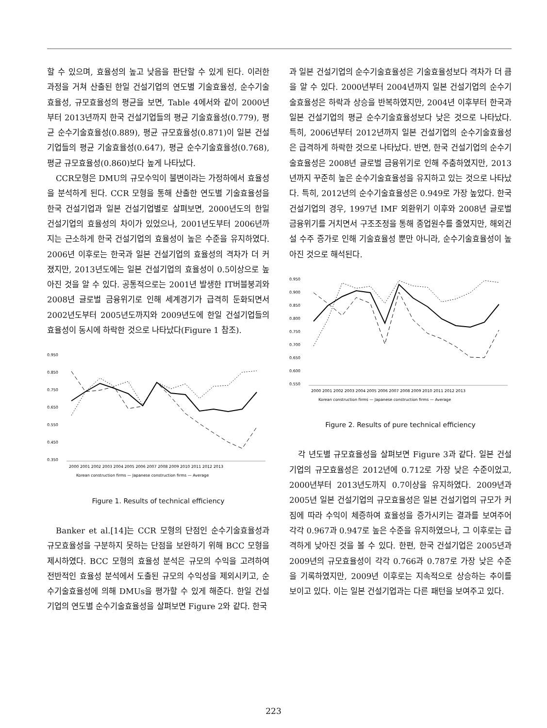할 수 있으며, 효율성의 높고 낮음을 판단할 수 있게 된다. 이러한 과정을 거쳐 산출된 한일 건설기업의 연도별 기술효율성, 순수기술효율성, 규모효율성의 평균을 보면, Table 4에서와 같이 2000년부터 2013년까지 한국 건설기업들의 평균 기술효율성(0.779), 평균 순수기술효율성(0.889), 평균 규모효율성(0.871)이 일본 건설기업들의 평균 기술효율성(0.647), 평균 순수기술효율성(0.768), 평균 규모효율성(0.860)보다 높게 나타났다.
CCR모형은 DMU의 규모수익이 불변이라는 가정하에서 효율성을 분석하게 된다. CCR 모형을 통해 산출한 연도별 기술효율성을 한국 건설기업과 일본 건설기업별로 살펴보면, 2000년도의 한일 건설기업의 효율성의 차이가 있었으나, 2001년도부터 2006년까지는 근소하게 한국 건설기업의 효율성이 높은 수준을 유지하였다. 2006년 이후로는 한국과 일본 건설기업의 효율성의 격차가 더 커졌지만, 2013년도에는 일본 건설기업의 효율성이 0.5이상으로 높아진 것을 알 수 있다. 공통적으로는 2001년 발생한 IT버블붕괴와 2008년 글로벌 금융위기로 인해 세계경기가 급격히 둔화되면서 2002년도부터 2005년도까지와 2009년도에 한일 건설기업들의 효율성이 동시에 하락한 것으로 나타났다(Figure 1 참조).
0.950
0.850
0.750
0.650
0.550
0.450
0.350
2000 2001 2002 2003 2004 2005 2006 2007 2008 2009 2010 2011 2012 2013
Korean construction firms — Japanese construction firms — Average
Figure 1. Results of technical efficiency
Banker et al.[14]는 CCR 모형의 단점인 순수기술효율성과 규모효율성을 구분하지 못하는 단점을 보완하기 위해 BCC 모형을 제시하였다. BCC 모형의 효율성 분석은 규모의 수익을 고려하여 전반적인 효율성 분석에서 도출된 규모의 수익성을 제외시키고, 순수기술효율성에 의해 DMUs을 평가할 수 있게 해준다. 한일 건설기업의 연도별 순수기술효율성을 살펴보면 Figure 2와 같다. 한국
과 일본 건설기업의 순수기술효율성은 기술효율성보다 격차가 더 큼을 알 수 있다. 2000년부터 2004년까지 일본 건설기업의 순수기술효율성은 하락과 상승을 반복하였지만, 2004년 이후부터 한국과 일본 건설기업의 평균 순수기술효율성보다 낮은 것으로 나타났다. 특히, 2006년부터 2012년까지 일본 건설기업의 순수기술효율성은 급격하게 하락한 것으로 나타났다. 반면, 한국 건설기업의 순수기술효율성은 2008년 글로벌 금융위기로 인해 주춤하였지만, 2013년까지 꾸준히 높은 순수기술효율성을 유지하고 있는 것으로 나타났다. 특히, 2012년의 순수기술효율성은 0.949로 가장 높았다. 한국 건설기업의 경우, 1997년 IMF 외환위기 이후와 2008년 글로벌 금융위기를 거치면서 구조조정을 통해 종업원수를 줄였지만, 해외건설 수주 증가로 인해 기술효율성 뿐만 아니라, 순수기술효율성이 높아진 것으로 해석된다.
0.950
0.900
0.850
0.800
0.750
0.700
0.650
0.600
0.550
2000 2001 2002 2003 2004 2005 2006 2007 2008 2009 2010 2011 2012 2013
Korean construction firms — Japanese construction firms — Average
Figure 2. Results of pure technical efficiency
각 년도별 규모효율성을 살펴보면 Figure 3과 같다. 일본 건설기업의 규모효율성은 2012년에 0.712로 가장 낮은 수준이었고, 2000년부터 2013년도까지 0.7이상을 유지하였다. 2009년과 2005년 일본 건설기업의 규모효율성은 일본 건설기업의 규모가 커짐에 따라 수익이 체증하여 효율성을 증가시키는 결과를 보여주어 각각 0.967과 0.947로 높은 수준을 유지하였으나, 그 이후로는 급격하게 낮아진 것을 볼 수 있다. 한편, 한국 건설기업은 2005년과 2009년의 규모효율성이 각각 0.766과 0.787로 가장 낮은 수준을 기록하였지만, 2009년 이후로는 지속적으로 상승하는 추이를 보이고 있다. 이는 일본 건설기업과는 다른 패턴을 보여주고 있다.
223